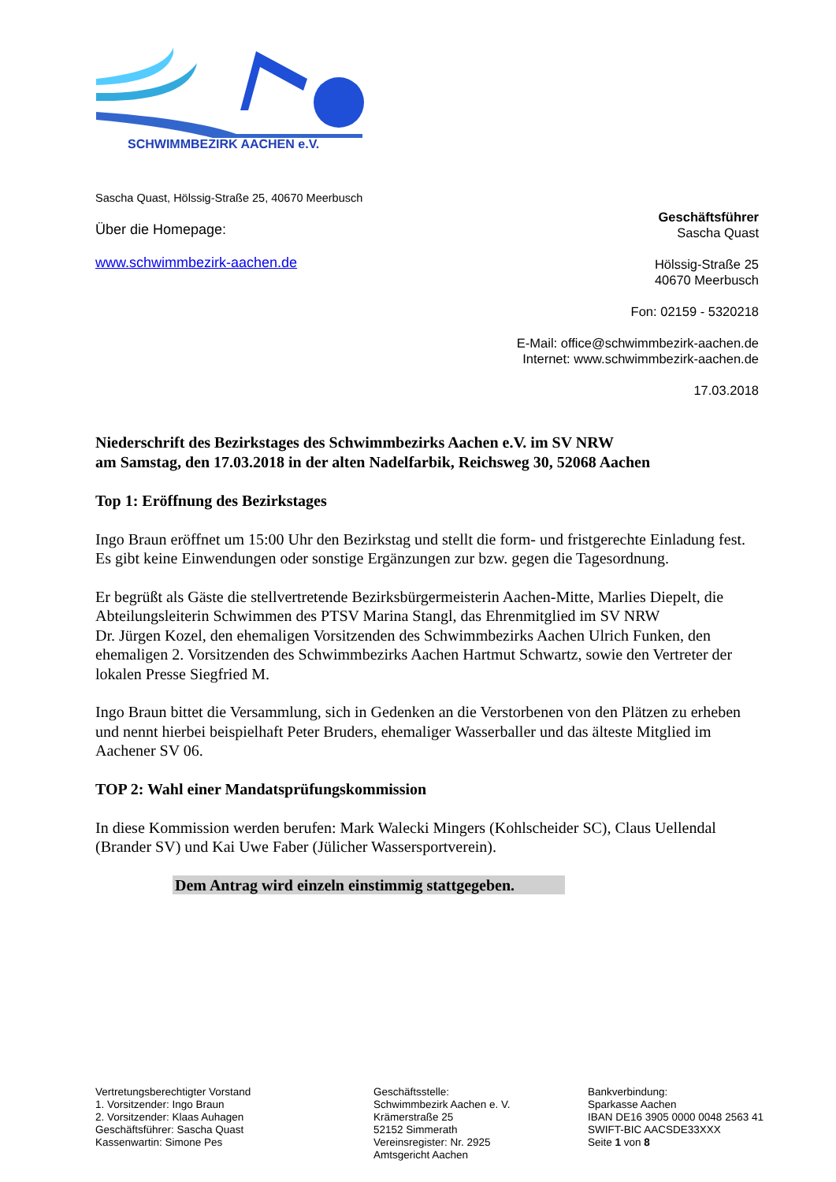SCHWIMMBEZIRK AACHEN e.V.
Sascha Quast, Hölssig-Straße 25, 40670 Meerbusch
Über die Homepage:
www.schwimmbezirk-aachen.de
Geschäftsführer
Sascha Quast
Hölssig-Straße 25
40670 Meerbusch
Fon: 02159 - 5320218
E-Mail: office@schwimmbezirk-aachen.de
Internet: www.schwimmbezirk-aachen.de
17.03.2018
Niederschrift des Bezirkstages des Schwimmbezirks Aachen e.V. im SV NRW
am Samstag, den 17.03.2018 in der alten Nadelfarbik, Reichsweg 30, 52068 Aachen
Top 1: Eröffnung des Bezirkstages
Ingo Braun eröffnet um 15:00 Uhr den Bezirkstag und stellt die form- und fristgerechte Einladung fest.
Es gibt keine Einwendungen oder sonstige Ergänzungen zur bzw. gegen die Tagesordnung.
Er begrüßt als Gäste die stellvertretende Bezirksbürgermeisterin Aachen-Mitte, Marlies Diepelt, die Abteilungsleiterin Schwimmen des PTSV Marina Stangl, das Ehrenmitglied im SV NRW
Dr. Jürgen Kozel, den ehemaligen Vorsitzenden des Schwimmbezirks Aachen Ulrich Funken, den ehemaligen 2. Vorsitzenden des Schwimmbezirks Aachen Hartmut Schwartz, sowie den Vertreter der lokalen Presse Siegfried M.
Ingo Braun bittet die Versammlung, sich in Gedenken an die Verstorbenen von den Plätzen zu erheben und nennt hierbei beispielhaft Peter Bruders, ehemaliger Wasserballer und das älteste Mitglied im Aachener SV 06.
TOP 2: Wahl einer Mandatsprüfungskommission
In diese Kommission werden berufen: Mark Walecki Mingers (Kohlscheider SC), Claus Uellendal (Brander SV) und Kai Uwe Faber (Jülicher Wassersportverein).
Dem Antrag wird einzeln einstimmig stattgegeben.
Vertretungsberechtigter Vorstand
1. Vorsitzender: Ingo Braun
2. Vorsitzender: Klaas Auhagen
Geschäftsführer: Sascha Quast
Kassenwartin: Simone Pes
Geschäftsstelle:
Schwimmbezirk Aachen e. V.
Krämerstraße 25
52152 Simmerath
Vereinsregister: Nr. 2925
Amtsgericht Aachen
Bankverbindung:
Sparkasse Aachen
IBAN DE16 3905 0000 0048 2563 41
SWIFT-BIC AACSDE33XXX
Seite 1 von 8